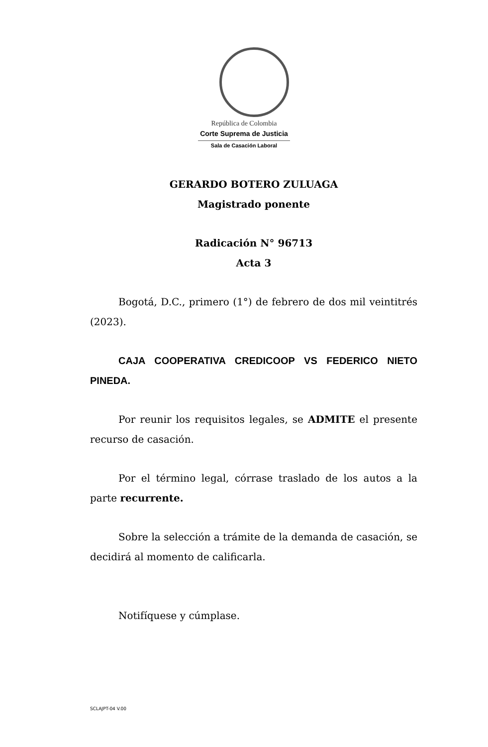República de Colombia
Corte Suprema de Justicia
Sala de Casación Laboral
GERARDO BOTERO ZULUAGA
Magistrado ponente
Radicación N° 96713
Acta 3
Bogotá, D.C., primero (1°) de febrero de dos mil veintitrés (2023).
CAJA COOPERATIVA CREDICOOP VS FEDERICO NIETO PINEDA.
Por reunir los requisitos legales, se ADMITE el presente recurso de casación.
Por el término legal, córrase traslado de los autos a la parte recurrente.
Sobre la selección a trámite de la demanda de casación, se decidirá al momento de calificarla.
Notifíquese y cúmplase.
SCLAJPT-04 V.00